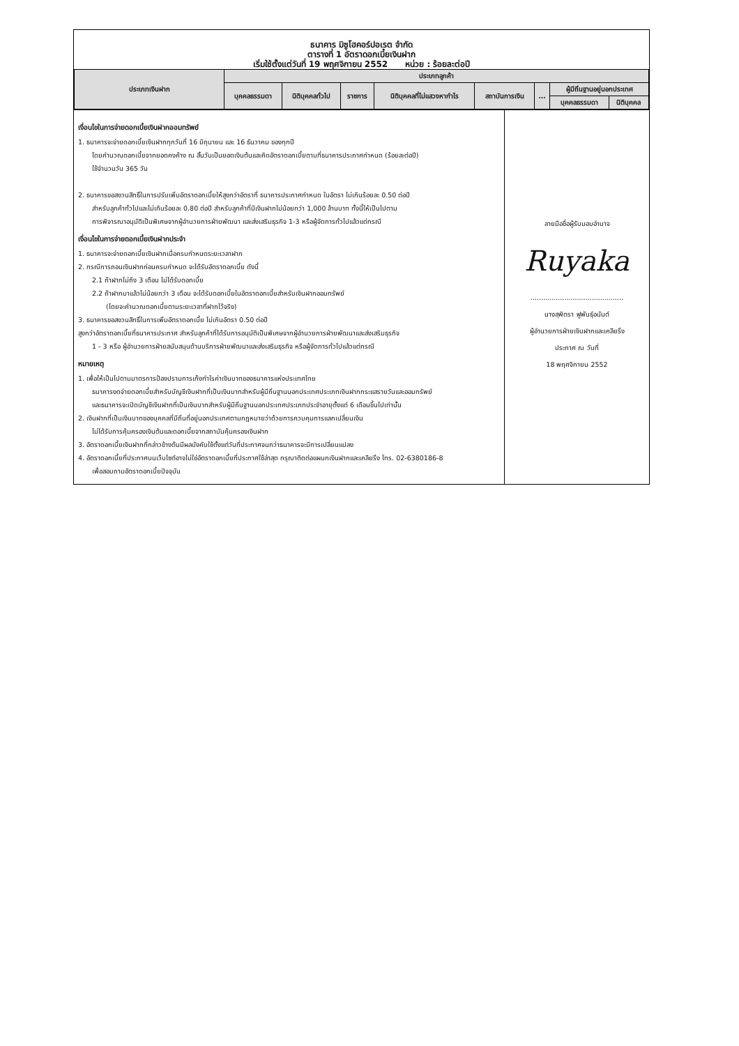ธนาคาร มิซูโฮคอร์ปอเรต จำกัด
ตารางที่ 1 อัตราดอกเบี้ยเงินฝาก
เริ่มใช้ตั้งแต่วันที่ 19 พฤศจิกายน 2552 หน่วย : ร้อยละต่อปี
| ประเภทเงินฝาก | ประเภทลูกค้า | | | | | | | |
| --- | --- | --- | --- | --- | --- | --- | --- | --- |
| | บุคคลธรรมดา | นิติบุคคลทั่วไป | ราชการ | นิติบุคคลที่ไม่แสวงหากำไร | สถาบันการเงิน | ... | ผู้มีถิ่นฐานอยู่นอกประเทศ | |
| | | | | | | | บุคคลธรรมดา | นิติบุคคล |
เงื่อนไขในการจ่ายดอกเบี้ยเงินฝากออมทรัพย์
1. ธนาคารจะจ่ายดอกเบี้ยเงินฝากทุกวันที่ 16 มิถุนายน และ 16 ธันวาคม ของทุกปี
โดยคำนวณดอกเบี้ยจากยอดคงค้าง ณ สิ้นวันเป็นยอดเงินต้นและคิดอัตราดอกเบี้ยตามที่ธนาคารประกาศกำหนด (ร้อยละต่อปี)
ใช้จำนวนวัน 365 วัน
2. ธนาคารขอสงวนสิทธิ์ในการปรับเพิ่มอัตราดอกเบี้ยให้สูงกว่าอัตราที่ ธนาคารประกาศกำหนด ในอัตรา ไม่เกินร้อยละ 0.50 ต่อปี
สำหรับลูกค้าทั่วไปและไม่เกินร้อยละ 0.80 ต่อปี สำหรับลูกค้าที่มีเงินฝากไม่น้อยกว่า 1,000 ล้านบาท ทั้งนี้ให้เป็นไปตาม
การพิจารณาอนุมัติเป็นพิเศษจากผู้อำนวยการฝ่ายพัฒนา และส่งเสริมธุรกิจ 1-3 หรือผู้จัดการทั่วไปแล้วแต่กรณี
เงื่อนไขในการจ่ายดอกเบี้ยเงินฝากประจำ
1. ธนาคารจะจ่ายดอกเบี้ยเงินฝากเมื่อครบกำหนดระยะเวลาฝาก
2. กรณีการถอนเงินฝากก่อนครบกำหนด จะได้รับอัตราดอกเบี้ย ดังนี้
2.1 ถ้าฝากไม่ถึง 3 เดือน ไม่ได้รับดอกเบี้ย
2.2 ถ้าฝากมาแล้วไม่น้อยกว่า 3 เดือน จะได้รับดอกเบี้ยในอัตราดอกเบี้ยสำหรับเงินฝากออมทรัพย์
(โดยจะคำนวณดอกเบี้ยตามระยะเวลาที่ฝากไว้จริง)
3. ธนาคารขอสงวนสิทธิ์ในการเพิ่มอัตราดอกเบี้ย ไม่เกินอัตรา 0.50 ต่อปี
สูงกว่าอัตราดอกเบี้ยที่ธนาคารประกาศ สำหรับลูกค้าที่ได้รับการอนุมัติเป็นพิเศษจากผู้อำนวยการฝ่ายพัฒนาและส่งเสริมธุรกิจ
1 - 3 หรือ ผู้อำนวยการฝ่ายสนับสนุนด้านบริการฝ่ายพัฒนาและส่งเสริมธุรกิจ หรือผู้จัดการทั่วไปแล้วแต่กรณี
หมายเหตุ
1. เพื่อให้เป็นไปตามมาตรการป้องปรามการเก็งกำไรค่าเงินบาทของธนาคารแห่งประเทศไทย
ธนาคารงดจ่ายดอกเบี้ยสำหรับบัญชีเงินฝากที่เป็นเงินบาทสำหรับผู้มีถิ่นฐานนอกประเทศประเภทเงินฝากกระแสรายวันและออมทรัพย์
และธนาคารจะเปิดบัญชีเงินฝากที่เป็นเงินบาทสำหรับผู้มีถิ่นฐานนอกประเทศประเภทประจำอายุตั้งแต่ 6 เดือนขึ้นไปเท่านั้น
2. เงินฝากที่เป็นเงินบาทของบุคคลที่มีถิ่นที่อยู่นอกประเทศตามกฎหมายว่าด้วยการควบคุมการแลกเปลี่ยนเงิน
ไม่ได้รับการคุ้มครองเงินต้นและดอกเบี้ยจากสถาบันคุ้มครองเงินฝาก
3. อัตราดอกเบี้ยเงินฝากที่กล่าวข้างต้นมีผลบังคับใช้ตั้งแต่วันที่ประกาศจนกว่าธนาคารจะมีการเปลี่ยนแปลง
4. อัตราดอกเบี้ยที่ประกาศบนเว็บไซต์อาจไม่ใช่อัตราดอกเบี้ยที่ประกาศใช้ล่าสุด กรุณาติดต่อแผนกเงินฝากและเคลียริ่ง โทร. 02-6380186-8
เพื่อสอบถามอัตราดอกเบี้ยปัจจุบัน
ลายมือชื่อผู้รับมอบอำนาจ
Ruyaka
............................................
นางสุพิตรา ฟูพันธุ์อนันต์
ผู้อำนวยการฝ่ายเงินฝากและเคลียริ่ง
ประกาศ ณ วันที่
18 พฤศจิกายน 2552